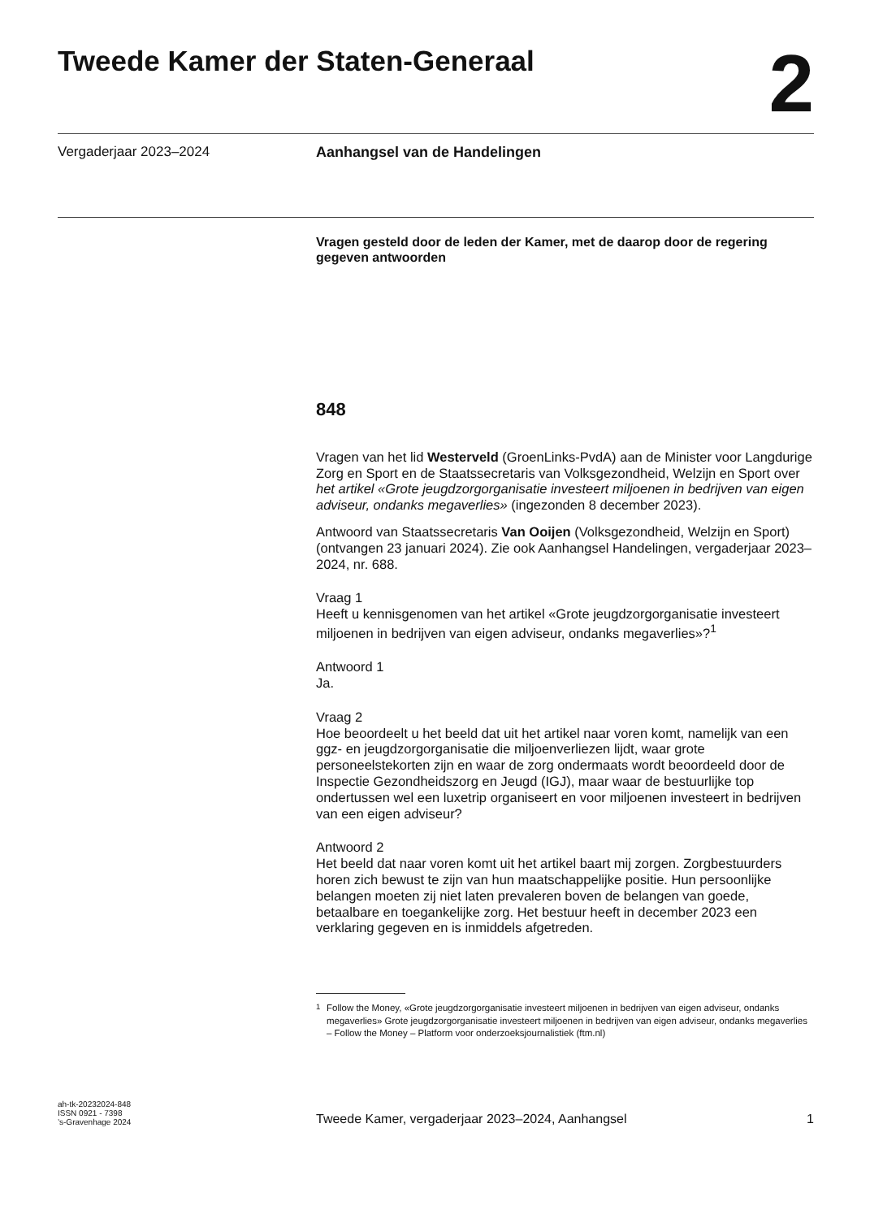Tweede Kamer der Staten-Generaal
2
Vergaderjaar 2023–2024 Aanhangsel van de Handelingen
Vragen gesteld door de leden der Kamer, met de daarop door de regering gegeven antwoorden
848
Vragen van het lid Westerveld (GroenLinks-PvdA) aan de Minister voor Langdurige Zorg en Sport en de Staatssecretaris van Volksgezondheid, Welzijn en Sport over het artikel «Grote jeugdzorgorganisatie investeert miljoenen in bedrijven van eigen adviseur, ondanks megaverlies» (ingezonden 8 december 2023).
Antwoord van Staatssecretaris Van Ooijen (Volksgezondheid, Welzijn en Sport) (ontvangen 23 januari 2024). Zie ook Aanhangsel Handelingen, vergaderjaar 2023–2024, nr. 688.
Vraag 1
Heeft u kennisgenomen van het artikel «Grote jeugdzorgorganisatie investeert miljoenen in bedrijven van eigen adviseur, ondanks megaverlies»?<sup>1</sup>
Antwoord 1
Ja.
Vraag 2
Hoe beoordeelt u het beeld dat uit het artikel naar voren komt, namelijk van een ggz- en jeugdzorgorganisatie die miljoenverliezen lijdt, waar grote personeelstekorten zijn en waar de zorg ondermaats wordt beoordeeld door de Inspectie Gezondheidszorg en Jeugd (IGJ), maar waar de bestuurlijke top ondertussen wel een luxetrip organiseert en voor miljoenen investeert in bedrijven van een eigen adviseur?
Antwoord 2
Het beeld dat naar voren komt uit het artikel baart mij zorgen. Zorgbestuurders horen zich bewust te zijn van hun maatschappelijke positie. Hun persoonlijke belangen moeten zij niet laten prevaleren boven de belangen van goede, betaalbare en toegankelijke zorg. Het bestuur heeft in december 2023 een verklaring gegeven en is inmiddels afgetreden.
<sup>1</sup> Follow the Money, «Grote jeugdzorgorganisatie investeert miljoenen in bedrijven van eigen adviseur, ondanks megaverlies» Grote jeugdzorgorganisatie investeert miljoenen in bedrijven van eigen adviseur, ondanks megaverlies – Follow the Money – Platform voor onderzoeksjournalistiek (ftm.nl)
ah-tk-20232024-848
ISSN 0921 - 7398
’s-Gravenhage 2024
Tweede Kamer, vergaderjaar 2023–2024, Aanhangsel
1